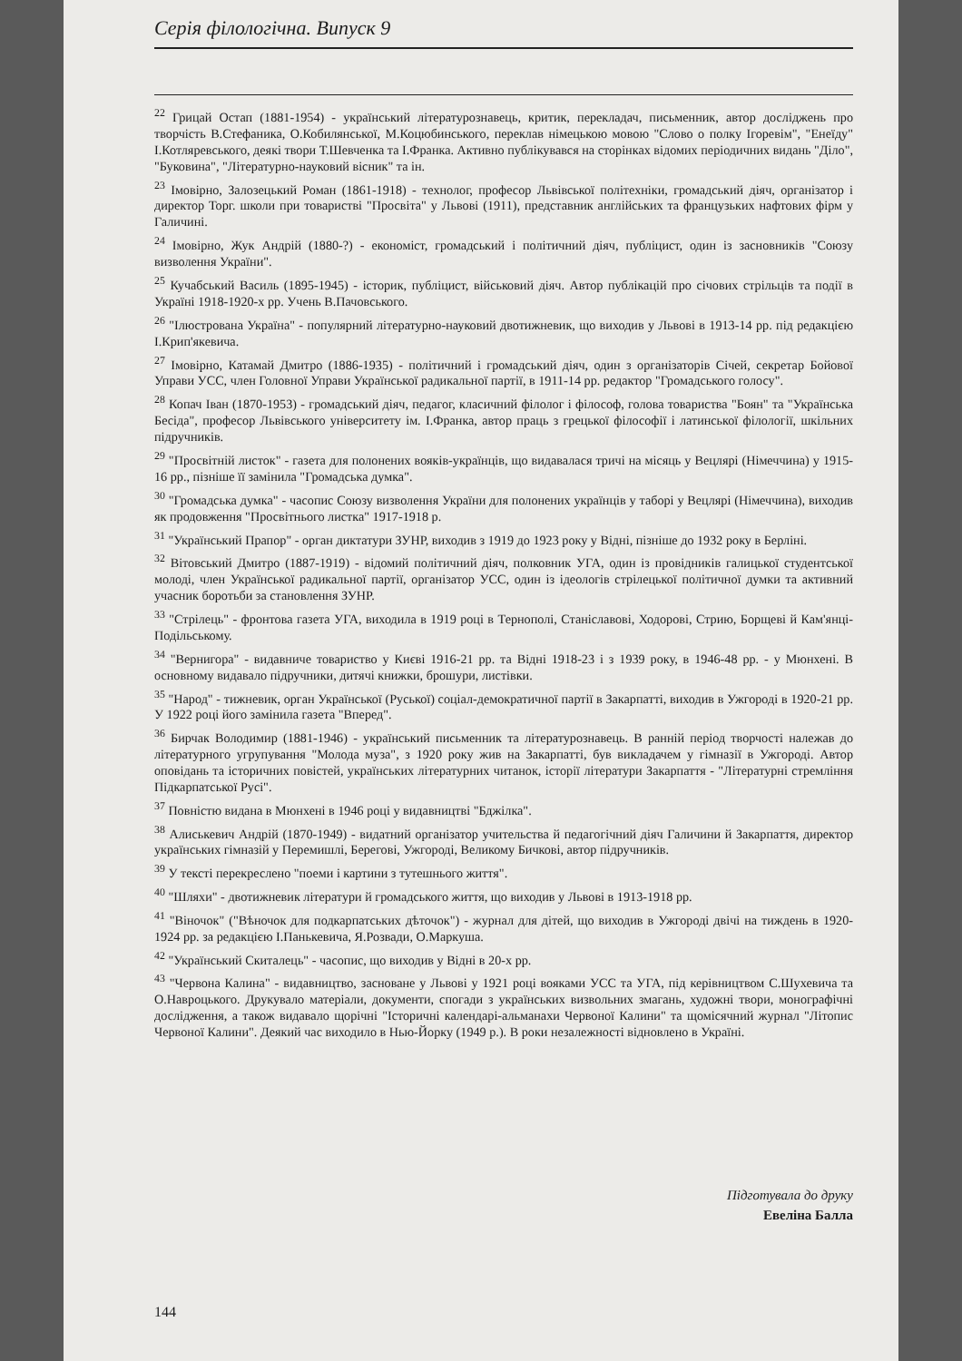Серія філологічна. Випуск 9
<sup>22</sup> Грицай Остап (1881-1954) - український літературознавець, критик, перекладач, письменник, автор досліджень про творчість В.Стефаника, О.Кобилянської, М.Коцюбинського, переклав німецькою мовою "Слово о полку Ігоревім", "Енеїду" І.Котляревського, деякі твори Т.Шевченка та І.Франка. Активно публікувався на сторінках відомих періодичних видань "Діло", "Буковина", "Літературно-науковий вісник" та ін.
<sup>23</sup> Імовірно, Залозецький Роман (1861-1918) - технолог, професор Львівської політехніки, громадський діяч, організатор і директор Торг. школи при товаристві "Просвіта" у Львові (1911), представник англійських та французьких нафтових фірм у Галичині.
<sup>24</sup> Імовірно, Жук Андрій (1880-?) - економіст, громадський і політичний діяч, публіцист, один із засновників "Союзу визволення України".
<sup>25</sup> Кучабський Василь (1895-1945) - історик, публіцист, військовий діяч. Автор публікацій про січових стрільців та події в Україні 1918-1920-х рр. Учень В.Пачовського.
<sup>26</sup> "Ілюстрована Україна" - популярний літературно-науковий двотижневик, що виходив у Львові в 1913-14 рр. під редакцією І.Крип'якевича.
<sup>27</sup> Імовірно, Катамай Дмитро (1886-1935) - політичний і громадський діяч, один з організаторів Січей, секретар Бойової Управи УСС, член Головної Управи Української радикальної партії, в 1911-14 рр. редактор "Громадського голосу".
<sup>28</sup> Копач Іван (1870-1953) - громадський діяч, педагог, класичний філолог і філософ, голова товариства "Боян" та "Українська Бесіда", професор Львівського університету ім. І.Франка, автор праць з грецької філософії і латинської філології, шкільних підручників.
<sup>29</sup> "Просвітній листок" - газета для полонених вояків-українців, що видавалася тричі на місяць у Вецлярі (Німеччина) у 1915-16 рр., пізніше її замінила "Громадська думка".
<sup>30</sup> "Громадська думка" - часопис Союзу визволення України для полонених українців у таборі у Вецлярі (Німеччина), виходив як продовження "Просвітнього листка" 1917-1918 р.
<sup>31</sup> "Український Прапор" - орган диктатури ЗУНР, виходив з 1919 до 1923 року у Відні, пізніше до 1932 року в Берліні.
<sup>32</sup> Вітовський Дмитро (1887-1919) - відомий політичний діяч, полковник УГА, один із провідників галицької студентської молоді, член Української радикальної партії, організатор УСС, один із ідеологів стрілецької політичної думки та активний учасник боротьби за становлення ЗУНР.
<sup>33</sup> "Стрілець" - фронтова газета УГА, виходила в 1919 році в Тернополі, Станіславові, Ходорові, Стрию, Борщеві й Кам'янці-Подільському.
<sup>34</sup> "Вернигора" - видавниче товариство у Києві 1916-21 рр. та Відні 1918-23 і з 1939 року, в 1946-48 рр. - у Мюнхені. В основному видавало підручники, дитячі книжки, брошури, листівки.
<sup>35</sup> "Народ" - тижневик, орган Української (Руської) соціал-демократичної партії в Закарпатті, виходив в Ужгороді в 1920-21 рр. У 1922 році його замінила газета "Вперед".
<sup>36</sup> Бирчак Володимир (1881-1946) - український письменник та літературознавець. В ранній період творчості належав до літературного угрупування "Молода муза", з 1920 року жив на Закарпатті, був викладачем у гімназії в Ужгороді. Автор оповідань та історичних повістей, українських літературних читанок, історії літератури Закарпаття - "Літературні стремління Підкарпатської Русі".
<sup>37</sup> Повністю видана в Мюнхені в 1946 році у видавництві "Бджілка".
<sup>38</sup> Алиськевич Андрій (1870-1949) - видатний організатор учительства й педагогічний діяч Галичини й Закарпаття, директор українських гімназій у Перемишлі, Берегові, Ужгороді, Великому Бичкові, автор підручників.
<sup>39</sup> У тексті перекреслено "поеми і картини з тутешнього життя".
<sup>40</sup> "Шляхи" - двотижневик літератури й громадського життя, що виходив у Львові в 1913-1918 рр.
<sup>41</sup> "Віночок" ("Вѣночок для подкарпатських дѣточок") - журнал для дітей, що виходив в Ужгороді двічі на тиждень в 1920-1924 рр. за редакцією І.Панькевича, Я.Розвади, О.Маркуша.
<sup>42</sup> "Український Скиталець" - часопис, що виходив у Відні в 20-х рр.
<sup>43</sup> "Червона Калина" - видавництво, засноване у Львові у 1921 році вояками УСС та УГА, під керівництвом С.Шухевича та О.Навроцького. Друкувало матеріали, документи, спогади з українських визвольних змагань, художні твори, монографічні дослідження, а також видавало щорічні "Історичні календарі-альманахи Червоної Калини" та щомісячний журнал "Літопис Червоної Калини". Деякий час виходило в Нью-Йорку (1949 р.). В роки незалежності відновлено в Україні.
Підготувала до друку
Евеліна Балла
144